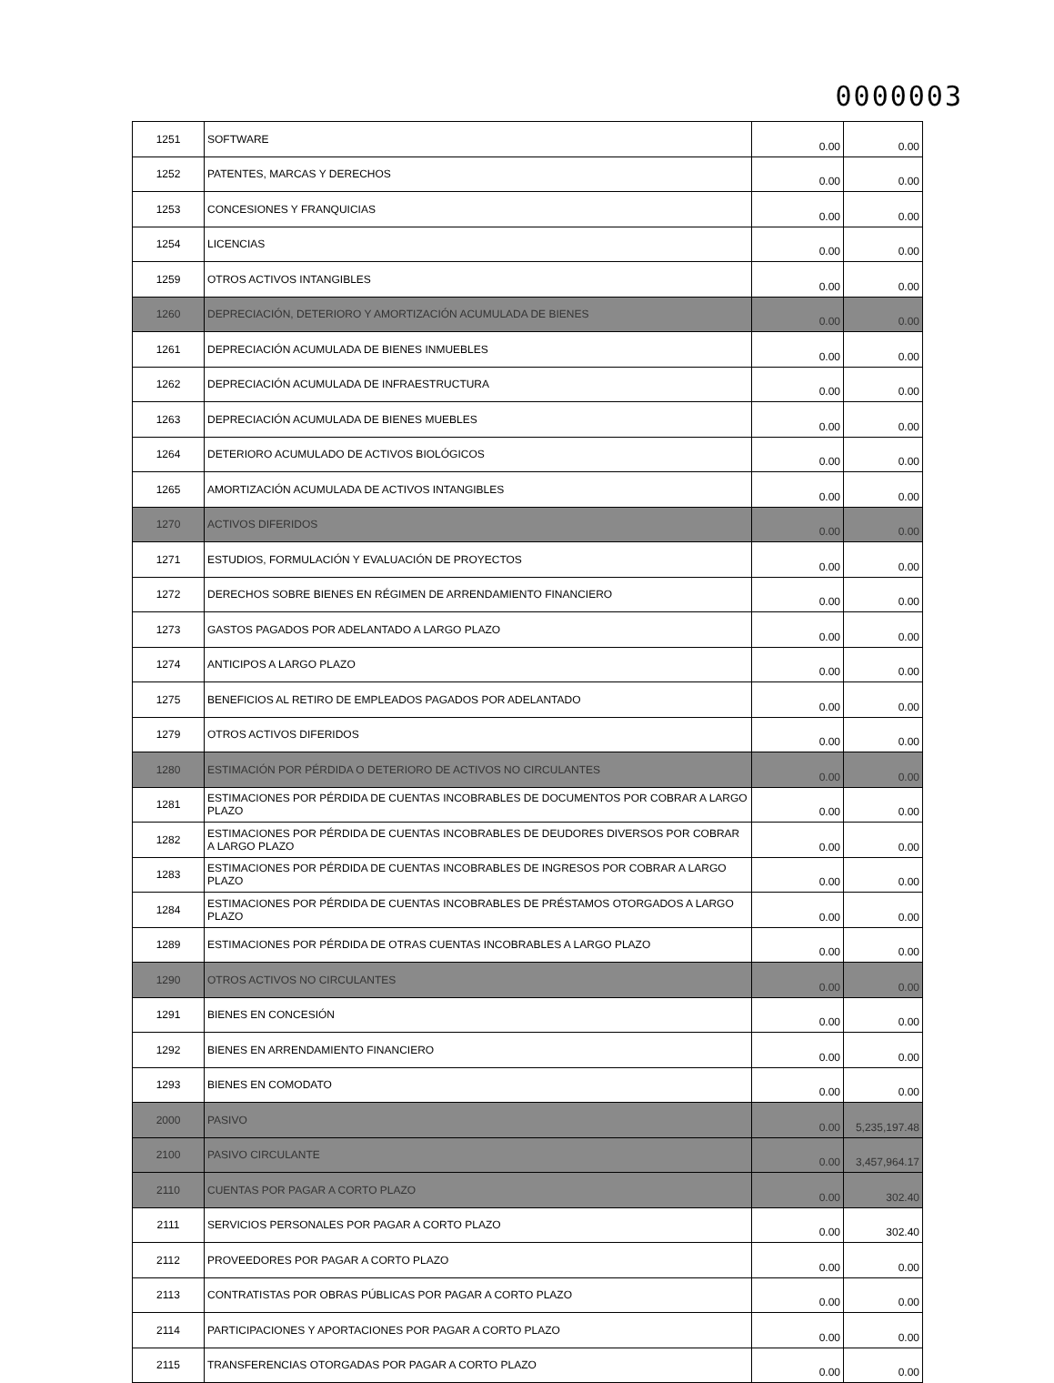0000003
| 1251 | SOFTWARE | 0.00 | 0.00 |
| 1252 | PATENTES, MARCAS Y DERECHOS | 0.00 | 0.00 |
| 1253 | CONCESIONES Y FRANQUICIAS | 0.00 | 0.00 |
| 1254 | LICENCIAS | 0.00 | 0.00 |
| 1259 | OTROS ACTIVOS INTANGIBLES | 0.00 | 0.00 |
| 1260 | DEPRECIACIÓN, DETERIORO Y AMORTIZACIÓN ACUMULADA DE BIENES | 0.00 | 0.00 |
| 1261 | DEPRECIACIÓN ACUMULADA DE BIENES INMUEBLES | 0.00 | 0.00 |
| 1262 | DEPRECIACIÓN ACUMULADA DE INFRAESTRUCTURA | 0.00 | 0.00 |
| 1263 | DEPRECIACIÓN ACUMULADA DE BIENES MUEBLES | 0.00 | 0.00 |
| 1264 | DETERIORO ACUMULADO DE ACTIVOS BIOLÓGICOS | 0.00 | 0.00 |
| 1265 | AMORTIZACIÓN ACUMULADA DE ACTIVOS INTANGIBLES | 0.00 | 0.00 |
| 1270 | ACTIVOS DIFERIDOS | 0.00 | 0.00 |
| 1271 | ESTUDIOS, FORMULACIÓN Y EVALUACIÓN DE PROYECTOS | 0.00 | 0.00 |
| 1272 | DERECHOS SOBRE BIENES EN RÉGIMEN DE ARRENDAMIENTO FINANCIERO | 0.00 | 0.00 |
| 1273 | GASTOS PAGADOS POR ADELANTADO A LARGO PLAZO | 0.00 | 0.00 |
| 1274 | ANTICIPOS A LARGO PLAZO | 0.00 | 0.00 |
| 1275 | BENEFICIOS AL RETIRO DE EMPLEADOS PAGADOS POR ADELANTADO | 0.00 | 0.00 |
| 1279 | OTROS ACTIVOS DIFERIDOS | 0.00 | 0.00 |
| 1280 | ESTIMACIÓN POR PÉRDIDA O DETERIORO DE ACTIVOS NO CIRCULANTES | 0.00 | 0.00 |
| 1281 | ESTIMACIONES POR PÉRDIDA DE CUENTAS INCOBRABLES DE DOCUMENTOS POR COBRAR A LARGO PLAZO | 0.00 | 0.00 |
| 1282 | ESTIMACIONES POR PÉRDIDA DE CUENTAS INCOBRABLES DE DEUDORES DIVERSOS POR COBRAR A LARGO PLAZO | 0.00 | 0.00 |
| 1283 | ESTIMACIONES POR PÉRDIDA DE CUENTAS INCOBRABLES DE INGRESOS POR COBRAR A LARGO PLAZO | 0.00 | 0.00 |
| 1284 | ESTIMACIONES POR PÉRDIDA DE CUENTAS INCOBRABLES DE PRÉSTAMOS OTORGADOS A LARGO PLAZO | 0.00 | 0.00 |
| 1289 | ESTIMACIONES POR PÉRDIDA DE OTRAS CUENTAS INCOBRABLES A LARGO PLAZO | 0.00 | 0.00 |
| 1290 | OTROS ACTIVOS NO CIRCULANTES | 0.00 | 0.00 |
| 1291 | BIENES EN CONCESIÓN | 0.00 | 0.00 |
| 1292 | BIENES EN ARRENDAMIENTO FINANCIERO | 0.00 | 0.00 |
| 1293 | BIENES EN COMODATO | 0.00 | 0.00 |
| 2000 | PASIVO | 0.00 | 5,235,197.48 |
| 2100 | PASIVO CIRCULANTE | 0.00 | 3,457,964.17 |
| 2110 | CUENTAS POR PAGAR A CORTO PLAZO | 0.00 | 302.40 |
| 2111 | SERVICIOS PERSONALES POR PAGAR A CORTO PLAZO | 0.00 | 302.40 |
| 2112 | PROVEEDORES POR PAGAR A CORTO PLAZO | 0.00 | 0.00 |
| 2113 | CONTRATISTAS POR OBRAS PÚBLICAS POR PAGAR A CORTO PLAZO | 0.00 | 0.00 |
| 2114 | PARTICIPACIONES Y APORTACIONES POR PAGAR A CORTO PLAZO | 0.00 | 0.00 |
| 2115 | TRANSFERENCIAS OTORGADAS POR PAGAR A CORTO PLAZO | 0.00 | 0.00 |